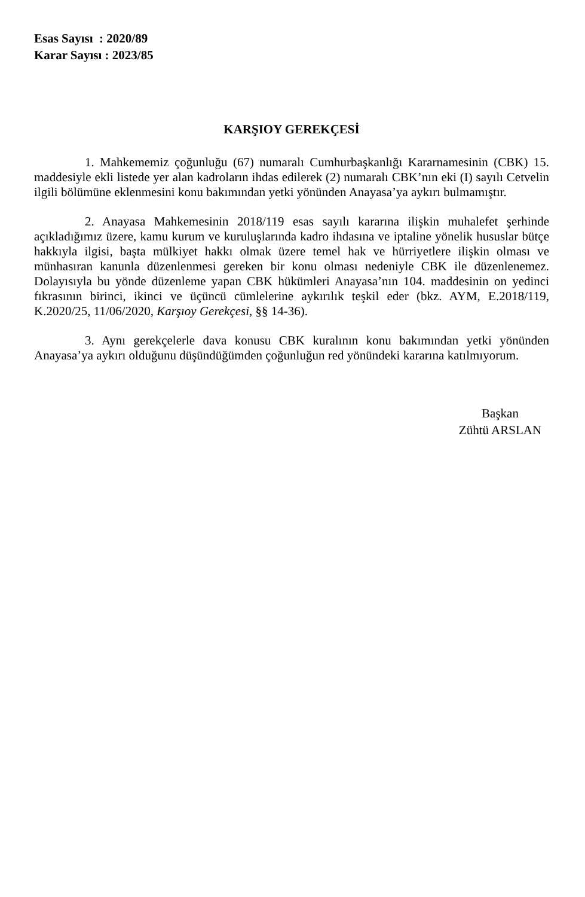Esas Sayısı : 2020/89
Karar Sayısı : 2023/85
KARŞIOY GEREKÇESİ
1. Mahkememiz çoğunluğu (67) numaralı Cumhurbaşkanlığı Kararnamesinin (CBK) 15. maddesiyle ekli listede yer alan kadroların ihdas edilerek (2) numaralı CBK’nın eki (I) sayılı Cetvelin ilgili bölümüne eklenmesini konu bakımından yetki yönünden Anayasa’ya aykırı bulmamıştır.
2. Anayasa Mahkemesinin 2018/119 esas sayılı kararına ilişkin muhalefet şerhinde açıkladığımız üzere, kamu kurum ve kuruluşlarında kadro ihdasına ve iptaline yönelik hususlar bütçe hakkıyla ilgisi, başta mülkiyet hakkı olmak üzere temel hak ve hürriyetlere ilişkin olması ve münhasıran kanunla düzenlenmesi gereken bir konu olması nedeniyle CBK ile düzenlenemez. Dolayısıyla bu yönde düzenleme yapan CBK hükümleri Anayasa’nın 104. maddesinin on yedinci fıkrasının birinci, ikinci ve üçüncü cümlelerine aykırılık teşkil eder (bkz. AYM, E.2018/119, K.2020/25, 11/06/2020, Karşıoy Gerekçesi, §§ 14-36).
3. Aynı gerekçelerle dava konusu CBK kuralının konu bakımından yetki yönünden Anayasa’ya aykırı olduğunu düşündüğümden çoğunluğun red yönündeki kararına katılmıyorum.
Başkan
Zühtü ARSLAN